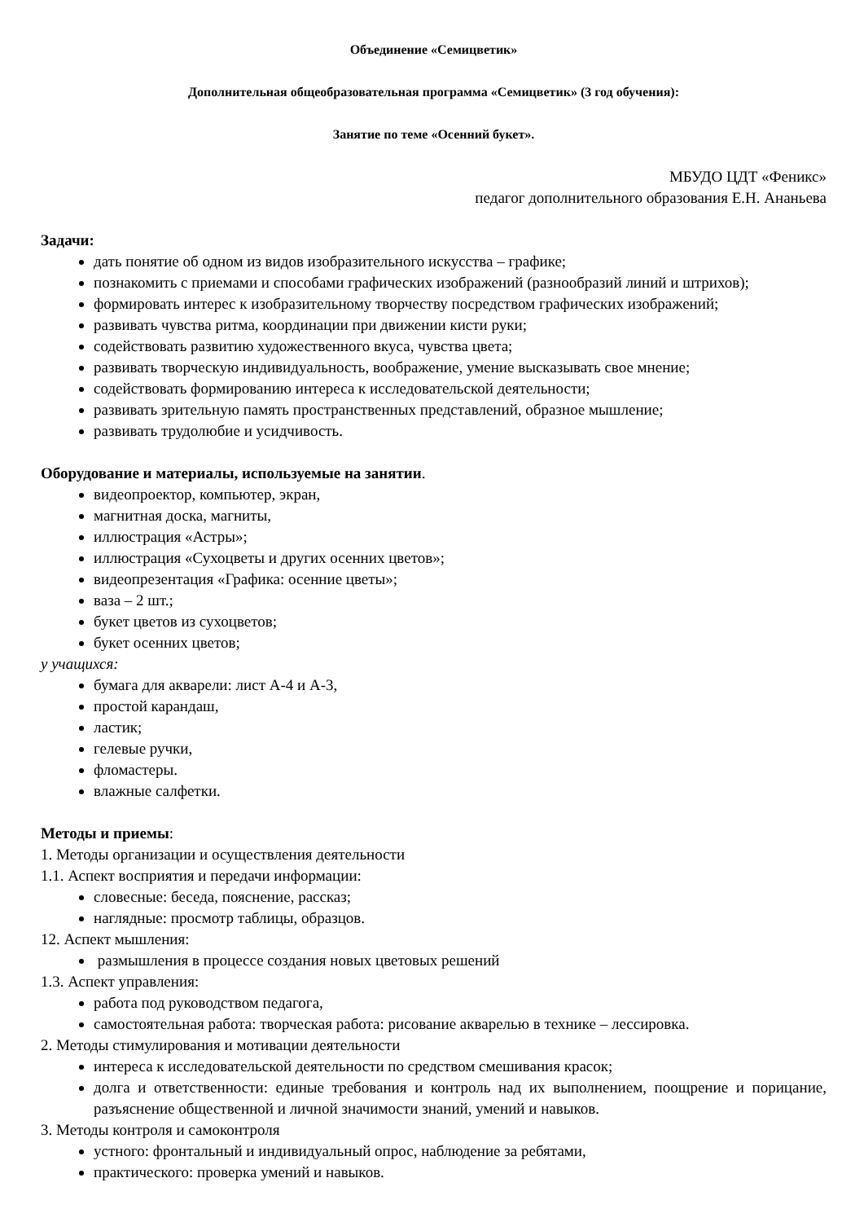Объединение «Семицветик»
Дополнительная общеобразовательная программа «Семицветик» (3 год обучения):
Занятие по теме «Осенний букет».
МБУДО ЦДТ «Феникс»
педагог дополнительного образования Е.Н. Ананьева
Задачи:
дать понятие об одном из видов изобразительного искусства – графике;
познакомить с приемами и способами графических изображений (разнообразий линий и штрихов);
формировать интерес к изобразительному творчеству посредством графических изображений;
развивать чувства ритма, координации при движении кисти руки;
содействовать развитию художественного вкуса, чувства цвета;
развивать творческую индивидуальность, воображение, умение высказывать свое мнение;
содействовать формированию интереса к исследовательской деятельности;
развивать зрительную память пространственных представлений, образное мышление;
развивать трудолюбие и усидчивость.
Оборудование и материалы, используемые на занятии.
видеопроектор, компьютер, экран,
магнитная доска, магниты,
иллюстрация «Астры»;
иллюстрация «Сухоцветы и других осенних цветов»;
видеопрезентация «Графика: осенние цветы»;
ваза – 2 шт.;
букет цветов из сухоцветов;
букет осенних цветов;
у учащихся:
бумага для акварели: лист А-4 и А-3,
простой карандаш,
ластик;
гелевые ручки,
фломастеры.
влажные салфетки.
Методы и приемы:
1. Методы организации и осуществления деятельности
1.1. Аспект восприятия и передачи информации:
словесные: беседа, пояснение, рассказ;
наглядные: просмотр таблицы, образцов.
12. Аспект мышления:
размышления в процессе создания новых цветовых решений
1.3. Аспект управления:
работа под руководством педагога,
самостоятельная работа: творческая работа: рисование акварелью в технике – лессировка.
2. Методы стимулирования и мотивации деятельности
интереса к исследовательской деятельности по средством смешивания красок;
долга и ответственности: единые требования и контроль над их выполнением, поощрение и порицание, разъяснение общественной и личной значимости знаний, умений и навыков.
3. Методы контроля и самоконтроля
устного: фронтальный и индивидуальный опрос, наблюдение за ребятами,
практического: проверка умений и навыков.